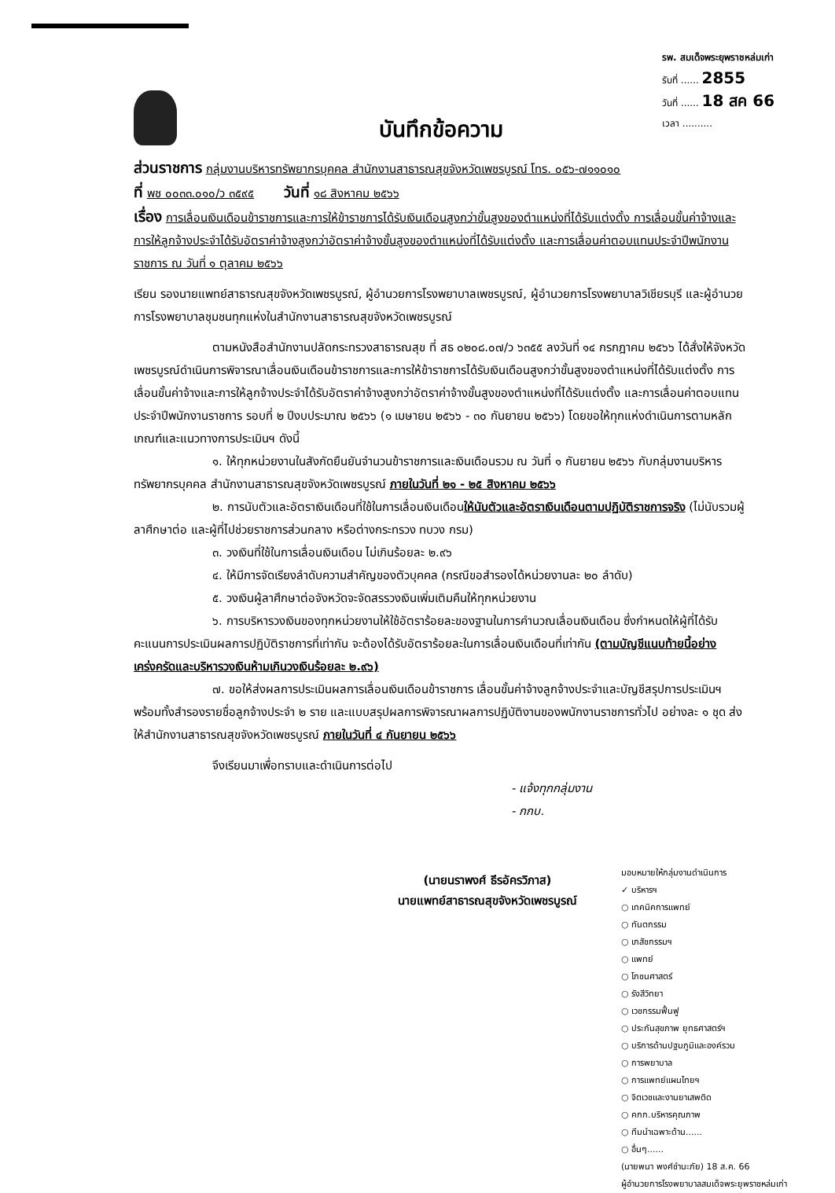รพ. สมเด็จพระยุพราชหล่มเก่า
รับที่ ...... 2855
วันที่ ...... 18 สค 66
เวลา ..........
บันทึกข้อความ
ส่วนราชการ กลุ่มงานบริหารทรัพยากรบุคคล สำนักงานสาธารณสุขจังหวัดเพชรบูรณ์ โทร. ๐๕๖-๗๑๑๐๑๐
ที่ พช ๐๐๓๓.๐๑๐/ว ๓๕๙๕ วันที่ ๑๘ สิงหาคม ๒๕๖๖
เรื่อง การเลื่อนเงินเดือนข้าราชการและการให้ข้าราชการได้รับเงินเดือนสูงกว่าขั้นสูงของตำแหน่งที่ได้รับแต่งตั้ง การเลื่อนขั้นค่าจ้างและการให้ลูกจ้างประจำได้รับอัตราค่าจ้างสูงกว่าอัตราค่าจ้างขั้นสูงของตำแหน่งที่ได้รับแต่งตั้ง และการเลื่อนค่าตอบแทนประจำปีพนักงานราชการ ณ วันที่ ๑ ตุลาคม ๒๕๖๖
เรียน รองนายแพทย์สาธารณสุขจังหวัดเพชรบูรณ์, ผู้อำนวยการโรงพยาบาลเพชรบูรณ์, ผู้อำนวยการโรงพยาบาลวิเชียรบุรี และผู้อำนวยการโรงพยาบาลชุมชนทุกแห่งในสำนักงานสาธารณสุขจังหวัดเพชรบูรณ์
ตามหนังสือสำนักงานปลัดกระทรวงสาธารณสุข ที่ สธ ๐๒๐๘.๐๗/ว ๖๓๕๕ ลงวันที่ ๑๔ กรกฎาคม ๒๕๖๖ ได้สั่งให้จังหวัดเพชรบูรณ์ดำเนินการพิจารณาเลื่อนเงินเดือนข้าราชการและการให้ข้าราชการได้รับเงินเดือนสูงกว่าขั้นสูงของตำแหน่งที่ได้รับแต่งตั้ง การเลื่อนขั้นค่าจ้างและการให้ลูกจ้างประจำได้รับอัตราค่าจ้างสูงกว่าอัตราค่าจ้างขั้นสูงของตำแหน่งที่ได้รับแต่งตั้ง และการเลื่อนค่าตอบแทนประจำปีพนักงานราชการ รอบที่ ๒ ปีงบประมาณ ๒๕๖๖ (๑ เมษายน ๒๕๖๖ - ๓๐ กันยายน ๒๕๖๖) โดยขอให้ทุกแห่งดำเนินการตามหลักเกณฑ์และแนวทางการประเมินฯ ดังนี้
๑. ให้ทุกหน่วยงานในสังกัดยืนยันจำนวนข้าราชการและเงินเดือนรวม ณ วันที่ ๑ กันยายน ๒๕๖๖ กับกลุ่มงานบริหารทรัพยากรบุคคล สำนักงานสาธารณสุขจังหวัดเพชรบูรณ์ ภายในวันที่ ๒๑ - ๒๕ สิงหาคม ๒๕๖๖
๒. การนับตัวและอัตราเงินเดือนที่ใช้ในการเลื่อนเงินเดือนให้นับตัวและอัตราเงินเดือนตามปฏิบัติราชการจริง (ไม่นับรวมผู้ลาศึกษาต่อ และผู้ที่ไปช่วยราชการส่วนกลาง หรือต่างกระทรวง ทบวง กรม)
๓. วงเงินที่ใช้ในการเลื่อนเงินเดือน ไม่เกินร้อยละ ๒.๙๖
๔. ให้มีการจัดเรียงลำดับความสำคัญของตัวบุคคล (กรณีขอสำรองได้หน่วยงานละ ๒๐ ลำดับ)
๕. วงเงินผู้ลาศึกษาต่อจังหวัดจะจัดสรรวงเงินเพิ่มเติมคืนให้ทุกหน่วยงาน
๖. การบริหารวงเงินของทุกหน่วยงานให้ใช้อัตราร้อยละของฐานในการคำนวณเลื่อนเงินเดือน ซึ่งกำหนดให้ผู้ที่ได้รับคะแนนการประเมินผลการปฏิบัติราชการที่เท่ากัน จะต้องได้รับอัตราร้อยละในการเลื่อนเงินเดือนที่เท่ากัน (ตามบัญชีแนบท้ายนี้อย่างเคร่งครัดและบริหารวงเงินห้ามเกินวงเงินร้อยละ ๒.๙๖)
๗. ขอให้ส่งผลการประเมินผลการเลื่อนเงินเดือนข้าราชการ เลื่อนขั้นค่าจ้างลูกจ้างประจำและบัญชีสรุปการประเมินฯ พร้อมทั้งสำรองรายชื่อลูกจ้างประจำ ๒ ราย และแบบสรุปผลการพิจารณาผลการปฏิบัติงานของพนักงานราชการทั่วไป อย่างละ ๑ ชุด ส่งให้สำนักงานสาธารณสุขจังหวัดเพชรบูรณ์ ภายในวันที่ ๔ กันยายน ๒๕๖๖
จึงเรียนมาเพื่อทราบและดำเนินการต่อไป
- แจ้งทุกกลุ่มงาน
- กกบ.
(นายนราพงศ์ ธีรอัครวิภาส)
นายแพทย์สาธารณสุขจังหวัดเพชรบูรณ์
มอบหมายให้กลุ่มงานดำเนินการ
✓ บริหารฯ
○ เทคนิคการแพทย์
○ ทันตกรรม
○ เภสัชกรรมฯ
○ แพทย์
○ โภชนศาสตร์
○ รังสีวิทยา
○ เวชกรรมฟื้นฟู
○ ประกันสุขภาพ ยุทธศาสตร์ฯ
○ บริการด้านปฐมภูมิและองค์รวม
○ การพยาบาล
○ การแพทย์แผนไทยฯ
○ จิตเวชและงานยาเสพติด
○ คกก.บริหารคุณภาพ
○ ทีมนำเฉพาะด้าน......
○ อื่นๆ......
(นายพนา พงศ์ชำนะภัย) 18 ส.ค. 66
ผู้อำนวยการโรงพยาบาลสมเด็จพระยุพราชหล่มเก่า